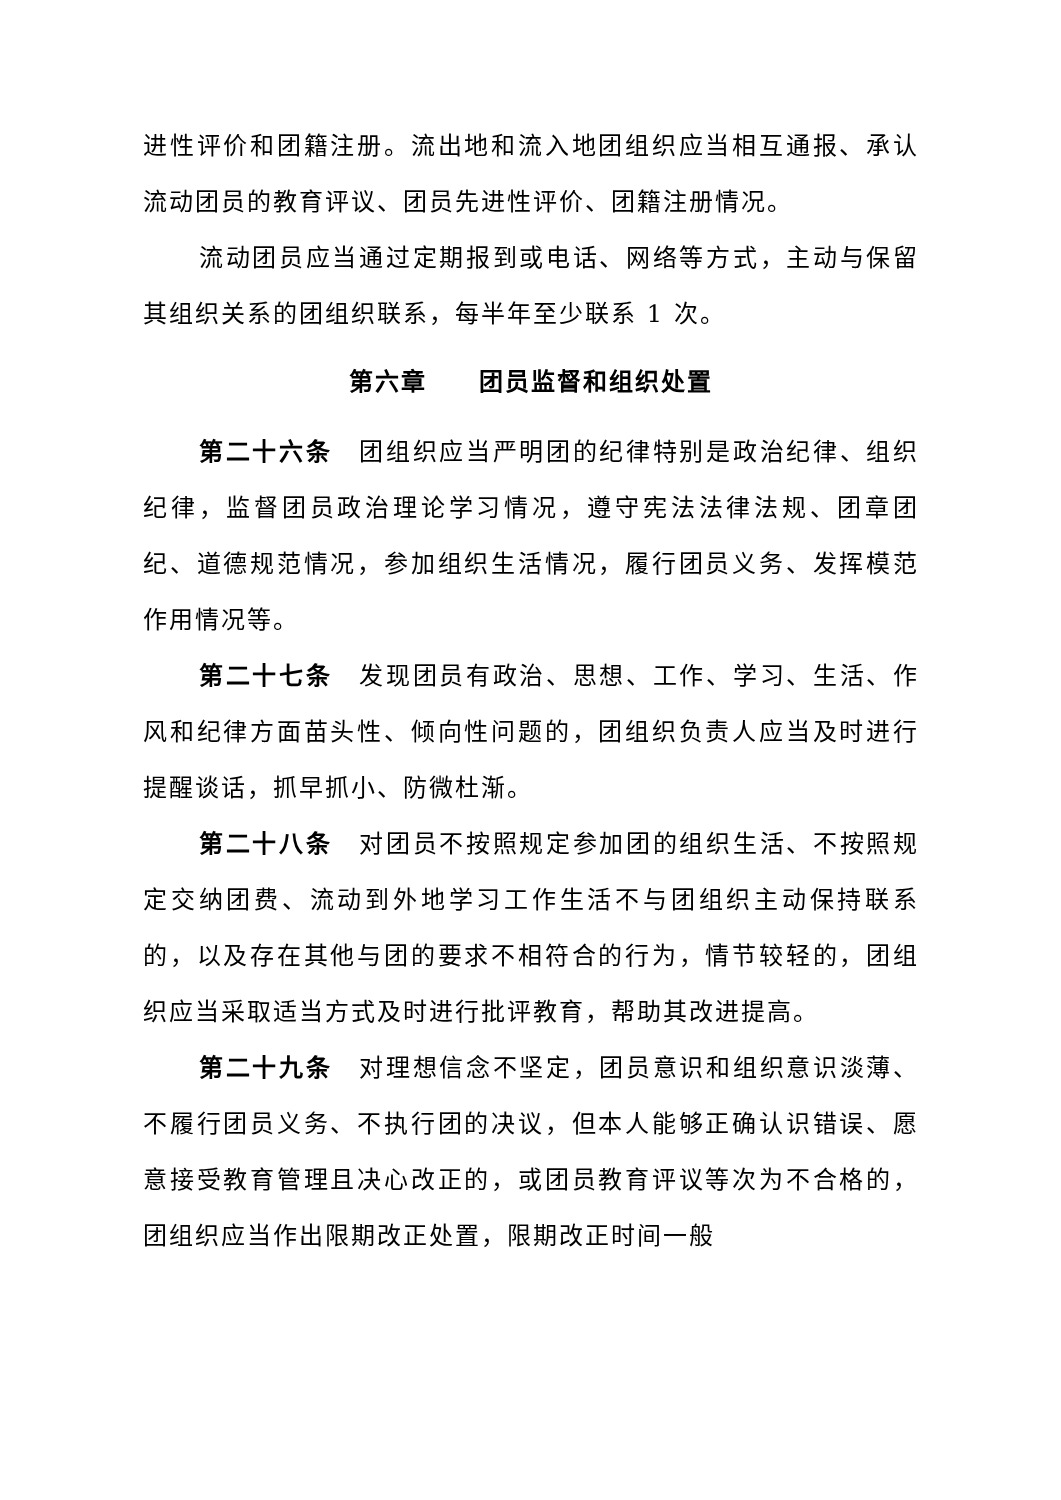进性评价和团籍注册。流出地和流入地团组织应当相互通报、承认流动团员的教育评议、团员先进性评价、团籍注册情况。
流动团员应当通过定期报到或电话、网络等方式，主动与保留其组织关系的团组织联系，每半年至少联系 1 次。
第六章　　团员监督和组织处置
第二十六条　团组织应当严明团的纪律特别是政治纪律、组织纪律，监督团员政治理论学习情况，遵守宪法法律法规、团章团纪、道德规范情况，参加组织生活情况，履行团员义务、发挥模范作用情况等。
第二十七条　发现团员有政治、思想、工作、学习、生活、作风和纪律方面苗头性、倾向性问题的，团组织负责人应当及时进行提醒谈话，抓早抓小、防微杜渐。
第二十八条　对团员不按照规定参加团的组织生活、不按照规定交纳团费、流动到外地学习工作生活不与团组织主动保持联系的，以及存在其他与团的要求不相符合的行为，情节较轻的，团组织应当采取适当方式及时进行批评教育，帮助其改进提高。
第二十九条　对理想信念不坚定，团员意识和组织意识淡薄、不履行团员义务、不执行团的决议，但本人能够正确认识错误、愿意接受教育管理且决心改正的，或团员教育评议等次为不合格的，团组织应当作出限期改正处置，限期改正时间一般